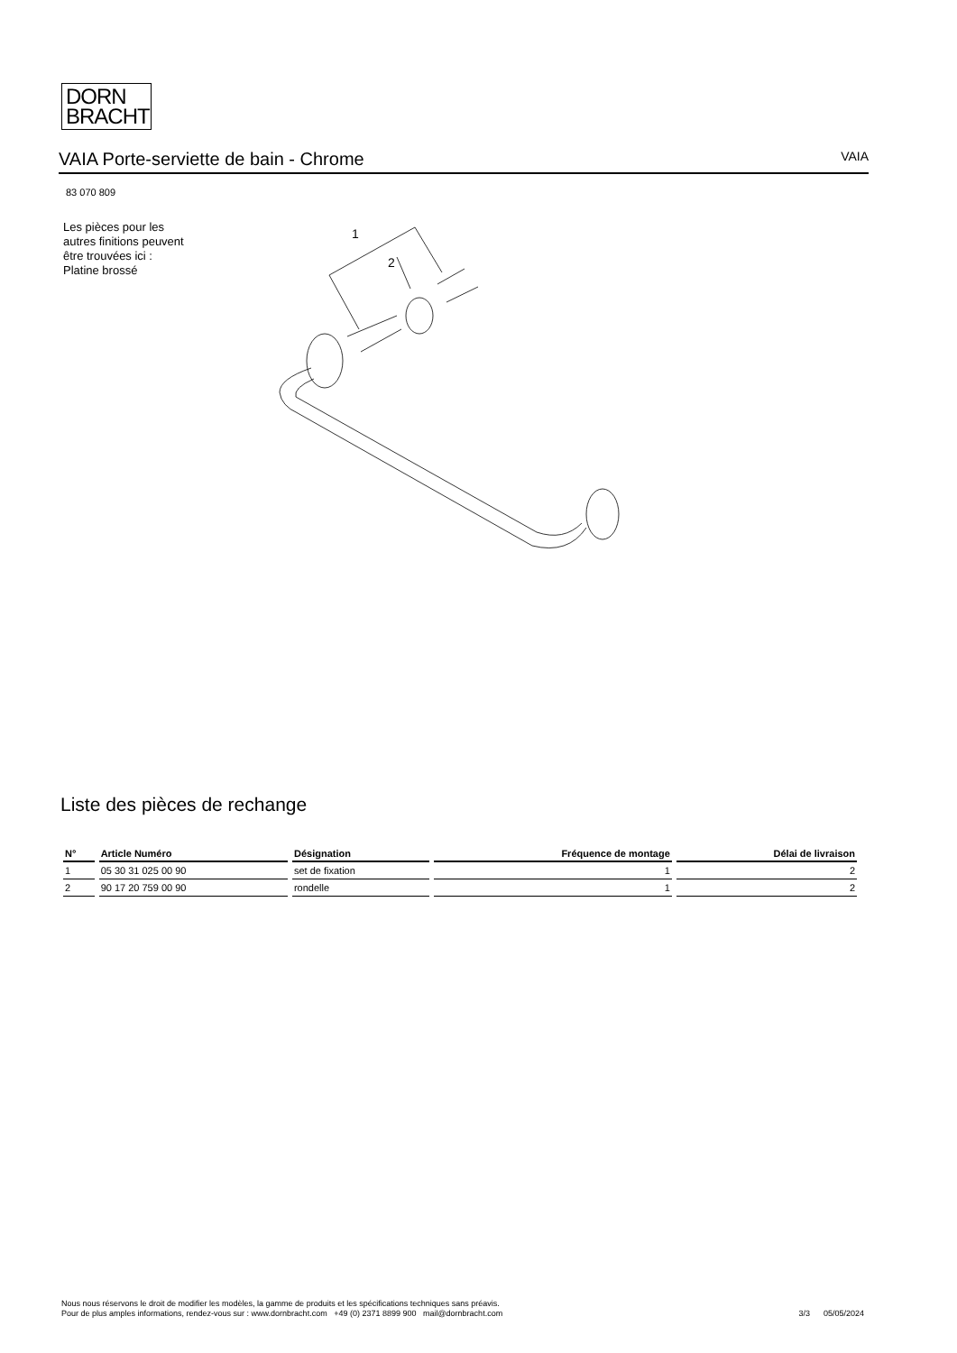DORN
BRACHT
VAIA Porte-serviette de bain - Chrome
VAIA
83 070 809
Les pièces pour les autres finitions peuvent être trouvées ici : Platine brossé
1
2
Liste des pièces de rechange
| N° | Article Numéro | Désignation | Fréquence de montage | Délai de livraison |
| --- | --- | --- | --- | --- |
| 1 | 05 30 31 025 00 90 | set de fixation | 1 | 2 |
| 2 | 90 17 20 759 00 90 | rondelle | 1 | 2 |
Nous nous réservons le droit de modifier les modèles, la gamme de produits et les spécifications techniques sans préavis.
Pour de plus amples informations, rendez-vous sur : www.dornbracht.com +49 (0) 2371 8899 900 mail@dornbracht.com
3/3 05/05/2024